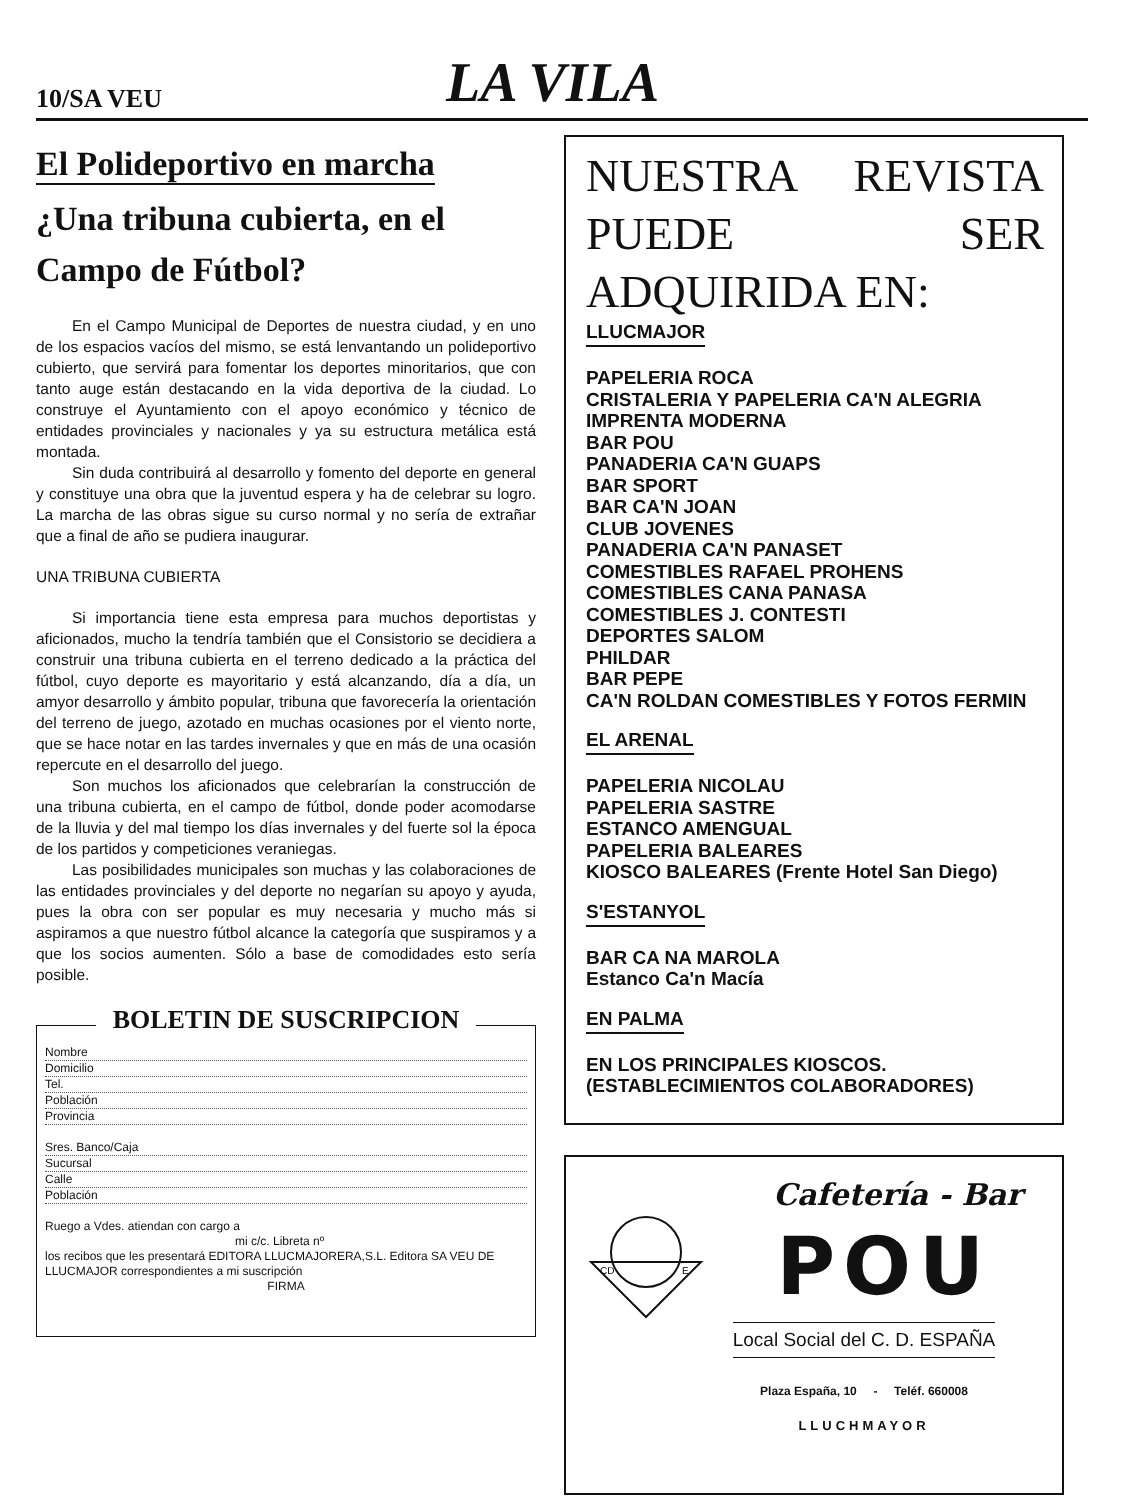10/SA VEU
LA VILA
El Polideportivo en marcha
¿Una tribuna cubierta, en el Campo de Fútbol?
En el Campo Municipal de Deportes de nuestra ciudad, y en uno de los espacios vacíos del mismo, se está lenvantando un polideportivo cubierto, que servirá para fomentar los deportes minoritarios, que con tanto auge están destacando en la vida deportiva de la ciudad. Lo construye el Ayuntamiento con el apoyo económico y técnico de entidades provinciales y nacionales y ya su estructura metálica está montada.
Sin duda contribuirá al desarrollo y fomento del deporte en general y constituye una obra que la juventud espera y ha de celebrar su logro. La marcha de las obras sigue su curso normal y no sería de extrañar que a final de año se pudiera inaugurar.
UNA TRIBUNA CUBIERTA
Si importancia tiene esta empresa para muchos deportistas y aficionados, mucho la tendría también que el Consistorio se decidiera a construir una tribuna cubierta en el terreno dedicado a la práctica del fútbol, cuyo deporte es mayoritario y está alcanzando, día a día, un amyor desarrollo y ámbito popular, tribuna que favorecería la orientación del terreno de juego, azotado en muchas ocasiones por el viento norte, que se hace notar en las tardes invernales y que en más de una ocasión repercute en el desarrollo del juego.
Son muchos los aficionados que celebrarían la construcción de una tribuna cubierta, en el campo de fútbol, donde poder acomodarse de la lluvia y del mal tiempo los días invernales y del fuerte sol la época de los partidos y competiciones veraniegas.
Las posibilidades municipales son muchas y las colaboraciones de las entidades provinciales y del deporte no negarían su apoyo y ayuda, pues la obra con ser popular es muy necesaria y mucho más si aspiramos a que nuestro fútbol alcance la categoría que suspiramos y a que los socios aumenten. Sólo a base de comodidades esto sería posible.
BOLETIN DE SUSCRIPCION
Nombre
Domicilio
Tel.
Población
Provincia
Sres. Banco/Caja
Sucursal
Calle
Población
Ruego a Vdes. atiendan con cargo a
mi c/c. Libreta nº
los recibos que les presentará EDITORA LLUCMAJORERA,S.L. Editora SA VEU DE LLUCMAJOR correspondientes a mi suscripción
FIRMA
NUESTRA REVISTA PUEDE SER ADQUIRIDA EN:
LLUCMAJOR
PAPELERIA ROCA
CRISTALERIA Y PAPELERIA CA'N ALEGRIA
IMPRENTA MODERNA
BAR POU
PANADERIA CA'N GUAPS
BAR SPORT
BAR CA'N JOAN
CLUB JOVENES
PANADERIA CA'N PANASET
COMESTIBLES RAFAEL PROHENS
COMESTIBLES CANA PANASA
COMESTIBLES J. CONTESTI
DEPORTES SALOM
PHILDAR
BAR PEPE
CA'N ROLDAN COMESTIBLES Y FOTOS FERMIN
EL ARENAL
PAPELERIA NICOLAU
PAPELERIA SASTRE
ESTANCO AMENGUAL
PAPELERIA BALEARES
KIOSCO BALEARES (Frente Hotel San Diego)
S'ESTANYOL
BAR CA NA MAROLA
Estanco Ca'n Macía
EN PALMA
EN LOS PRINCIPALES KIOSCOS.
(ESTABLECIMIENTOS COLABORADORES)
Cafetería - Bar
CD
E
POU
Local Social del C. D. ESPAÑA
Plaza España, 10 - Teléf. 660008
LLUCHMAYOR